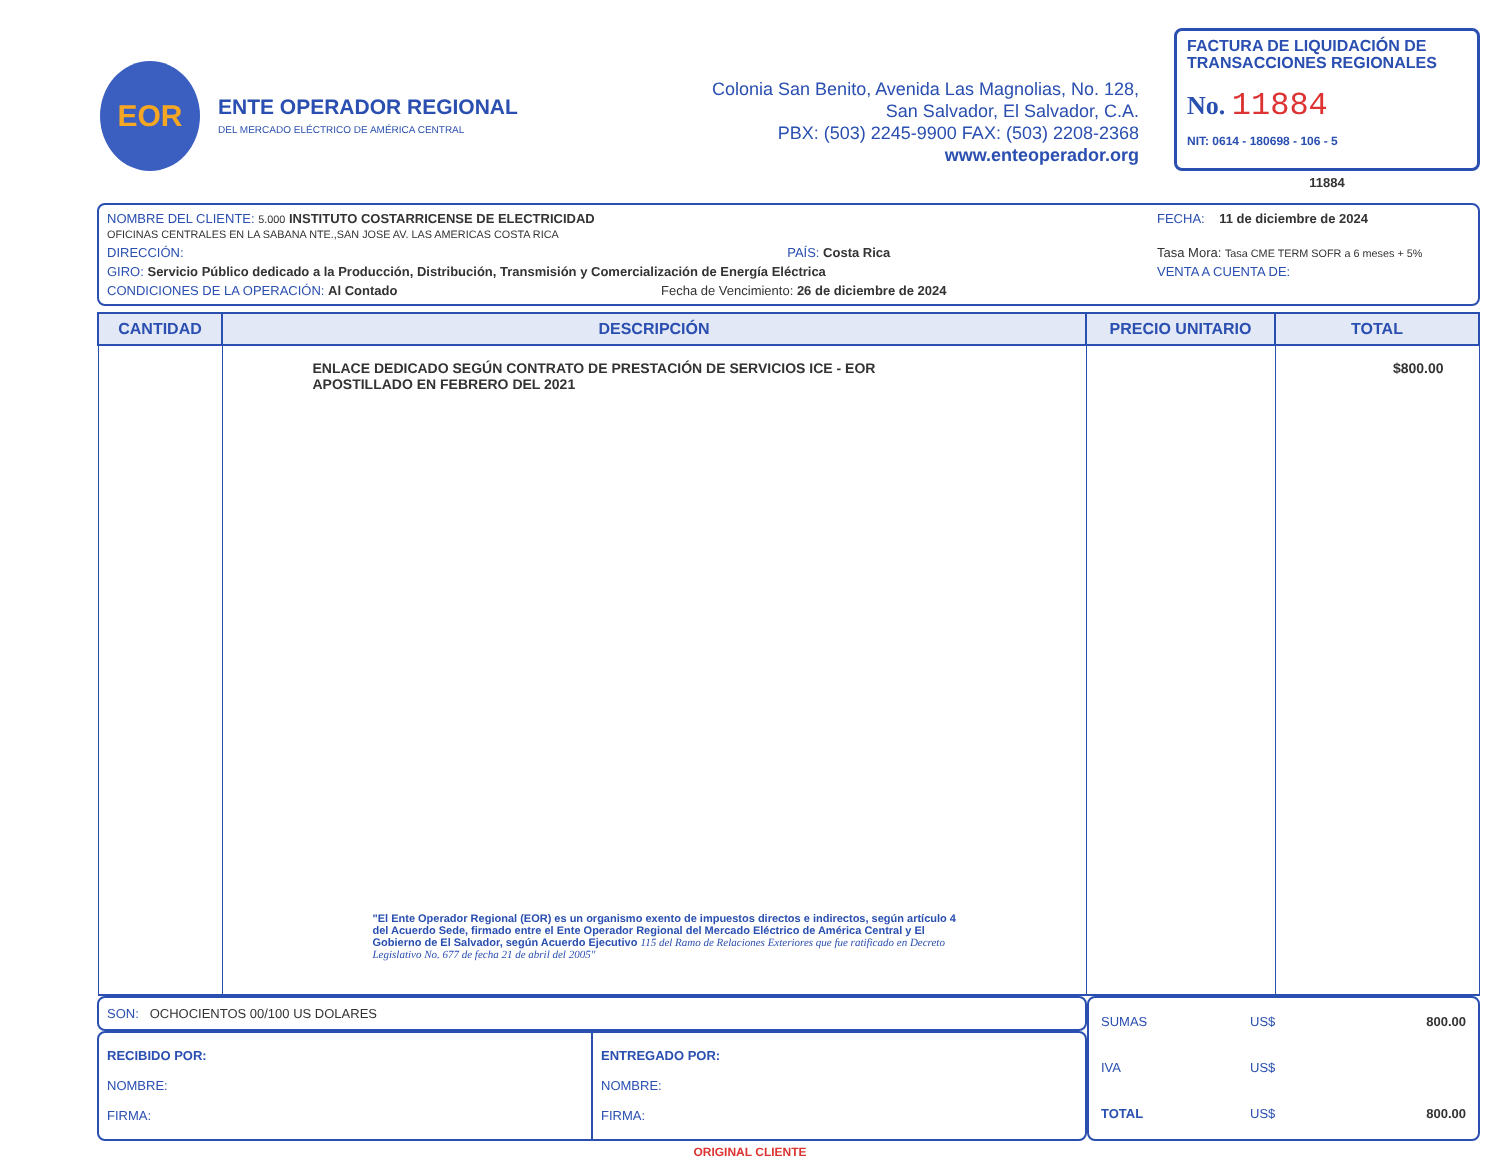EOR
ENTE OPERADOR REGIONAL
DEL MERCADO ELÉCTRICO DE AMÉRICA CENTRAL
Colonia San Benito, Avenida Las Magnolias, No. 128,
San Salvador, El Salvador, C.A.
PBX: (503) 2245-9900 FAX: (503) 2208-2368
www.enteoperador.org
FACTURA DE LIQUIDACIÓN DE TRANSACCIONES REGIONALES
No. 11884
NIT: 0614 - 180698 - 106 - 5
11884
NOMBRE DEL CLIENTE: 5.000 INSTITUTO COSTARRICENSE DE ELECTRICIDAD
OFICINAS CENTRALES EN LA SABANA NTE.,SAN JOSE AV. LAS AMERICAS COSTA RICA
FECHA: 11 de diciembre de 2024
DIRECCIÓN: PAÍS: Costa Rica
Tasa Mora: Tasa CME TERM SOFR a 6 meses + 5%
GIRO: Servicio Público dedicado a la Producción, Distribución, Transmisión y Comercialización de Energía Eléctrica
VENTA A CUENTA DE:
CONDICIONES DE LA OPERACIÓN: Al Contado Fecha de Vencimiento: 26 de diciembre de 2024
| CANTIDAD | DESCRIPCIÓN | PRECIO UNITARIO | TOTAL |
| --- | --- | --- | --- |
| | ENLACE DEDICADO SEGÚN CONTRATO DE PRESTACIÓN DE SERVICIOS ICE - EOR APOSTILLADO EN FEBRERO DEL 2021 "El Ente Operador Regional (EOR) es un organismo exento de impuestos directos e indirectos, según artículo 4 del Acuerdo Sede, firmado entre el Ente Operador Regional del Mercado Eléctrico de América Central y El Gobierno de El Salvador, según Acuerdo Ejecutivo 115 del Ramo de Relaciones Exteriores que fue ratificado en Decreto Legislativo No. 677 de fecha 21 de abril del 2005" | | $800.00 |
SON: OCHOCIENTOS 00/100 US DOLARES
RECIBIDO POR:
NOMBRE:
FIRMA:
ENTREGADO POR:
NOMBRE:
FIRMA:
| SUMAS | US$ | 800.00 |
| IVA | US$ | |
| TOTAL | US$ | 800.00 |
ORIGINAL CLIENTE